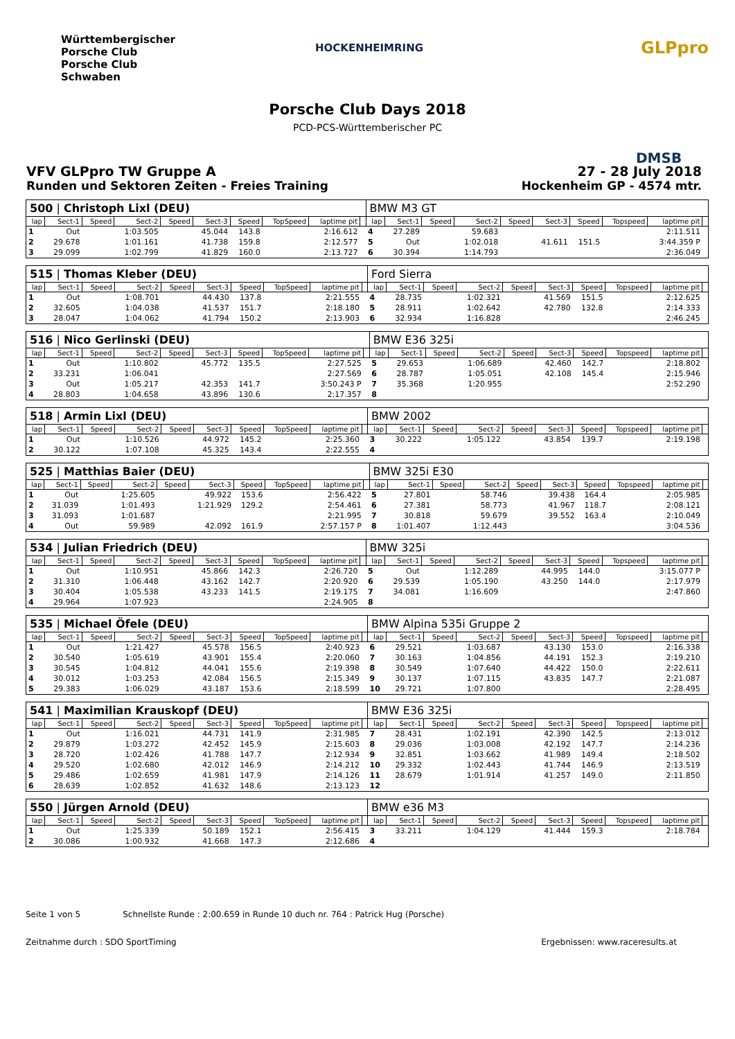Württembergischer
Porsche Club
Porsche Club
Schwaben
HOCKENHEIMRING GLPpro
DMSB
Porsche Club Days 2018
PCD-PCS-Württemberischer PC
VFV GLPpro TW Gruppe A
Runden und Sektoren Zeiten - Freies Training
27 - 28 July 2018
Hockenheim GP - 4574 mtr.
| 500 / Christoph Lixl (DEU) | | | | | | | | | | BMW M3 GT | | | | | | | | | |
| lap | Sect-1 | Speed | Sect-2 | Speed | Sect-3 | Speed | TopSpeed | laptime pit | | lap | Sect-1 | Speed | Sect-2 | Speed | Sect-3 | Speed | Topspeed | laptime pit | |
| 1 | Out | | 1:03.505 | | 45.044 | 143.8 | | 2:16.612 | | 4 | 27.289 | | 59.683 | | | | | 2:11.511 | |
| 2 | 29.678 | | 1:01.161 | | 41.738 | 159.8 | | 2:12.577 | | 5 | Out | | 1:02.018 | | 41.611 | 151.5 | | 3:44.359 P | |
| 3 | 29.099 | | 1:02.799 | | 41.829 | 160.0 | | 2:13.727 | | 6 | 30.394 | | 1:14.793 | | | | | 2:36.049 | |
| 515 / Thomas Kleber (DEU) | | | | | | | | | | Ford Sierra | | | | | | | | | |
| lap | Sect-1 | Speed | Sect-2 | Speed | Sect-3 | Speed | TopSpeed | laptime pit | | lap | Sect-1 | Speed | Sect-2 | Speed | Sect-3 | Speed | Topspeed | laptime pit | |
| 1 | Out | | 1:08.701 | | 44.430 | 137.8 | | 2:21.555 | | 4 | 28.735 | | 1:02.321 | | 41.569 | 151.5 | | 2:12.625 | |
| 2 | 32.605 | | 1:04.038 | | 41.537 | 151.7 | | 2:18.180 | | 5 | 28.911 | | 1:02.642 | | 42.780 | 132.8 | | 2:14.333 | |
| 3 | 28.047 | | 1:04.062 | | 41.794 | 150.2 | | 2:13.903 | | 6 | 32.934 | | 1:16.828 | | | | | 2:46.245 | |
| 516 / Nico Gerlinski (DEU) | | | | | | | | | | BMW E36 325i | | | | | | | | | |
| lap | Sect-1 | Speed | Sect-2 | Speed | Sect-3 | Speed | TopSpeed | laptime pit | | lap | Sect-1 | Speed | Sect-2 | Speed | Sect-3 | Speed | Topspeed | laptime pit | |
| 1 | Out | | 1:10.802 | | 45.772 | 135.5 | | 2:27.525 | | 5 | 29.653 | | 1:06.689 | | 42.460 | 142.7 | | 2:18.802 | |
| 2 | 33.231 | | 1:06.041 | | | | | 2:27.569 | | 6 | 28.787 | | 1:05.051 | | 42.108 | 145.4 | | 2:15.946 | |
| 3 | Out | | 1:05.217 | | 42.353 | 141.7 | | 3:50.243 P | | 7 | 35.368 | | 1:20.955 | | | | | 2:52.290 | |
| 4 | 28.803 | | 1:04.658 | | 43.896 | 130.6 | | 2:17.357 | | 8 | | | | | | | | | |
| 518 / Armin Lixl (DEU) | | | | | | | | | | BMW 2002 | | | | | | | | | |
| lap | Sect-1 | Speed | Sect-2 | Speed | Sect-3 | Speed | TopSpeed | laptime pit | | lap | Sect-1 | Speed | Sect-2 | Speed | Sect-3 | Speed | Topspeed | laptime pit | |
| 1 | Out | | 1:10.526 | | 44.972 | 145.2 | | 2:25.360 | | 3 | 30.222 | | 1:05.122 | | 43.854 | 139.7 | | 2:19.198 | |
| 2 | 30.122 | | 1:07.108 | | 45.325 | 143.4 | | 2:22.555 | | 4 | | | | | | | | | |
| 525 / Matthias Baier (DEU) | | | | | | | | | | BMW 325i E30 | | | | | | | | | |
| lap | Sect-1 | Speed | Sect-2 | Speed | Sect-3 | Speed | TopSpeed | laptime pit | | lap | Sect-1 | Speed | Sect-2 | Speed | Sect-3 | Speed | Topspeed | laptime pit | |
| 1 | Out | | 1:25.605 | | 49.922 | 153.6 | | 2:56.422 | | 5 | 27.801 | | 58.746 | | 39.438 | 164.4 | | 2:05.985 | |
| 2 | 31.039 | | 1:01.493 | | 1:21.929 | 129.2 | | 2:54.461 | | 6 | 27.381 | | 58.773 | | 41.967 | 118.7 | | 2:08.121 | |
| 3 | 31.093 | | 1:01.687 | | | | | 2:21.995 | | 7 | 30.818 | | 59.679 | | 39.552 | 163.4 | | 2:10.049 | |
| 4 | Out | | 59.989 | | 42.092 | 161.9 | | 2:57.157 P | | 8 | 1:01.407 | | 1:12.443 | | | | | 3:04.536 | |
| 534 / Julian Friedrich (DEU) | | | | | | | | | | BMW 325i | | | | | | | | | |
| lap | Sect-1 | Speed | Sect-2 | Speed | Sect-3 | Speed | TopSpeed | laptime pit | | lap | Sect-1 | Speed | Sect-2 | Speed | Sect-3 | Speed | Topspeed | laptime pit | |
| 1 | Out | | 1:10.951 | | 45.866 | 142.3 | | 2:26.720 | | 5 | Out | | 1:12.289 | | 44.995 | 144.0 | | 3:15.077 P | |
| 2 | 31.310 | | 1:06.448 | | 43.162 | 142.7 | | 2:20.920 | | 6 | 29.539 | | 1:05.190 | | 43.250 | 144.0 | | 2:17.979 | |
| 3 | 30.404 | | 1:05.538 | | 43.233 | 141.5 | | 2:19.175 | | 7 | 34.081 | | 1:16.609 | | | | | 2:47.860 | |
| 4 | 29.964 | | 1:07.923 | | | | | 2:24.905 | | 8 | | | | | | | | | |
| 535 / Michael Öfele (DEU) | | | | | | | | | | BMW Alpina 535i Gruppe 2 | | | | | | | | | |
| lap | Sect-1 | Speed | Sect-2 | Speed | Sect-3 | Speed | TopSpeed | laptime pit | | lap | Sect-1 | Speed | Sect-2 | Speed | Sect-3 | Speed | Topspeed | laptime pit | |
| 1 | Out | | 1:21.427 | | 45.578 | 156.5 | | 2:40.923 | | 6 | 29.521 | | 1:03.687 | | 43.130 | 153.0 | | 2:16.338 | |
| 2 | 30.540 | | 1:05.619 | | 43.901 | 155.4 | | 2:20.060 | | 7 | 30.163 | | 1:04.856 | | 44.191 | 152.3 | | 2:19.210 | |
| 3 | 30.545 | | 1:04.812 | | 44.041 | 155.6 | | 2:19.398 | | 8 | 30.549 | | 1:07.640 | | 44.422 | 150.0 | | 2:22.611 | |
| 4 | 30.012 | | 1:03.253 | | 42.084 | 156.5 | | 2:15.349 | | 9 | 30.137 | | 1:07.115 | | 43.835 | 147.7 | | 2:21.087 | |
| 5 | 29.383 | | 1:06.029 | | 43.187 | 153.6 | | 2:18.599 | | 10 | 29.721 | | 1:07.800 | | | | | 2:28.495 | |
| 541 / Maximilian Krauskopf (DEU) | | | | | | | | | | BMW E36 325i | | | | | | | | | |
| lap | Sect-1 | Speed | Sect-2 | Speed | Sect-3 | Speed | TopSpeed | laptime pit | | lap | Sect-1 | Speed | Sect-2 | Speed | Sect-3 | Speed | Topspeed | laptime pit | |
| 1 | Out | | 1:16.021 | | 44.731 | 141.9 | | 2:31.985 | | 7 | 28.431 | | 1:02.191 | | 42.390 | 142.5 | | 2:13.012 | |
| 2 | 29.879 | | 1:03.272 | | 42.452 | 145.9 | | 2:15.603 | | 8 | 29.036 | | 1:03.008 | | 42.192 | 147.7 | | 2:14.236 | |
| 3 | 28.720 | | 1:02.426 | | 41.788 | 147.7 | | 2:12.934 | | 9 | 32.851 | | 1:03.662 | | 41.989 | 149.4 | | 2:18.502 | |
| 4 | 29.520 | | 1:02.680 | | 42.012 | 146.9 | | 2:14.212 | | 10 | 29.332 | | 1:02.443 | | 41.744 | 146.9 | | 2:13.519 | |
| 5 | 29.486 | | 1:02.659 | | 41.981 | 147.9 | | 2:14.126 | | 11 | 28.679 | | 1:01.914 | | 41.257 | 149.0 | | 2:11.850 | |
| 6 | 28.639 | | 1:02.852 | | 41.632 | 148.6 | | 2:13.123 | | 12 | | | | | | | | | |
| 550 / Jürgen Arnold (DEU) | | | | | | | | | | BMW e36 M3 | | | | | | | | | |
| lap | Sect-1 | Speed | Sect-2 | Speed | Sect-3 | Speed | TopSpeed | laptime pit | | lap | Sect-1 | Speed | Sect-2 | Speed | Sect-3 | Speed | Topspeed | laptime pit | |
| 1 | Out | | 1:25.339 | | 50.189 | 152.1 | | 2:56.415 | | 3 | 33.211 | | 1:04.129 | | 41.444 | 159.3 | | 2:18.784 | |
| 2 | 30.086 | | 1:00.932 | | 41.668 | 147.3 | | 2:12.686 | | 4 | | | | | | | | | |
Seite 1 von 5 Schnellste Runde : 2:00.659 in Runde 10 duch nr. 764 : Patrick Hug (Porsche)
Zeitnahme durch : SDO SportTiming Ergebnissen: www.raceresults.at